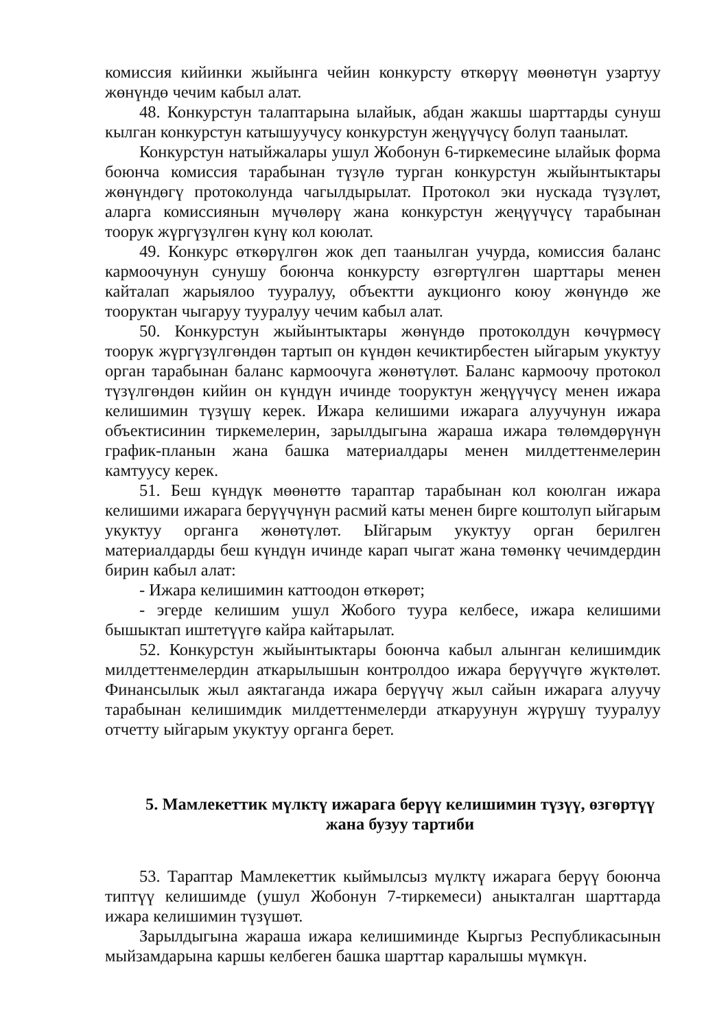комиссия кийинки жыйынга чейин конкурсту өткөрүү мөөнөтүн узартуу жөнүндө чечим кабыл алат.
48. Конкурстун талаптарына ылайык, абдан жакшы шарттарды сунуш кылган конкурстун катышуучусу конкурстун жеңүүчүсү болуп таанылат.
Конкурстун натыйжалары ушул Жобонун 6-тиркемесине ылайык форма боюнча комиссия тарабынан түзүлө турган конкурстун жыйынтыктары жөнүндөгү протоколунда чагылдырылат. Протокол эки нускада түзүлөт, аларга комиссиянын мүчөлөрү жана конкурстун жеңүүчүсү тарабынан тоорук жүргүзүлгөн күнү кол коюлат.
49. Конкурс өткөрүлгөн жок деп таанылган учурда, комиссия баланс кармоочунун сунушу боюнча конкурсту өзгөртүлгөн шарттары менен кайталап жарыялоо тууралуу, объектти аукционго коюу жөнүндө же тооруктан чыгаруу тууралуу чечим кабыл алат.
50. Конкурстун жыйынтыктары жөнүндө протоколдун көчүрмөсү тоорук жүргүзүлгөндөн тартып он күндөн кечиктирбестен ыйгарым укуктуу орган тарабынан баланс кармоочуга жөнөтүлөт. Баланс кармоочу протокол түзүлгөндөн кийин он күндүн ичинде тооруктун жеңүүчүсү менен ижара келишимин түзүшү керек. Ижара келишими ижарага алуучунун ижара объектисинин тиркемелерин, зарылдыгына жараша ижара төлөмдөрүнүн график-планын жана башка материалдары менен милдеттенмелерин камтуусу керек.
51. Беш күндүк мөөнөттө тараптар тарабынан кол коюлган ижара келишими ижарага берүүчүнүн расмий каты менен бирге коштолуп ыйгарым укуктуу органга жөнөтүлөт. Ыйгарым укуктуу орган берилген материалдарды беш күндүн ичинде карап чыгат жана төмөнкү чечимдердин бирин кабыл алат:
- Ижара келишимин каттоодон өткөрөт;
- эгерде келишим ушул Жобого туура келбесе, ижара келишими бышыктап иштетүүгө кайра кайтарылат.
52. Конкурстун жыйынтыктары боюнча кабыл алынган келишимдик милдеттенмелердин аткарылышын контролдоо ижара берүүчүгө жүктөлөт. Финансылык жыл аяктаганда ижара берүүчү жыл сайын ижарага алуучу тарабынан келишимдик милдеттенмелерди аткаруунун жүрүшү тууралуу отчетту ыйгарым укуктуу органга берет.
5. Мамлекеттик мүлктү ижарага берүү келишимин түзүү, өзгөртүү жана бузуу тартиби
53. Тараптар Мамлекеттик кыймылсыз мүлктү ижарага берүү боюнча типтүү келишимде (ушул Жобонун 7-тиркемеси) аныкталган шарттарда ижара келишимин түзүшөт.
Зарылдыгына жараша ижара келишиминде Кыргыз Республикасынын мыйзамдарына каршы келбеген башка шарттар каралышы мүмкүн.